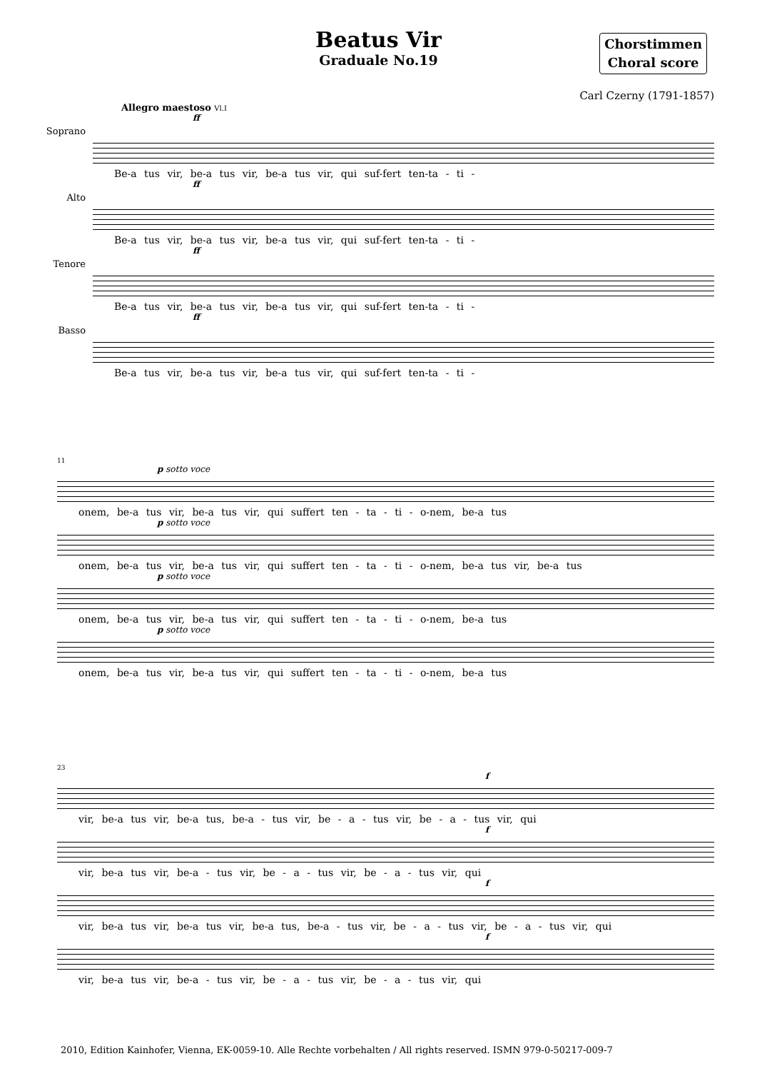Beatus Vir
Graduale No.19
Chorstimmen
Choral score
Carl Czerny (1791-1857)
Allegro maestoso Vl.I
Soprano
ff
Be-a tus vir, be-a tus vir, be-a tus vir, qui suf-fert ten-ta - ti -
Alto
ff
Be-a tus vir, be-a tus vir, be-a tus vir, qui suf-fert ten-ta - ti -
Tenore
ff
Be-a tus vir, be-a tus vir, be-a tus vir, qui suf-fert ten-ta - ti -
Basso
ff
Be-a tus vir, be-a tus vir, be-a tus vir, qui suf-fert ten-ta - ti -
11
p sotto voce
onem, be-a tus vir, be-a tus vir, qui suffert ten - ta - ti - o-nem, be-a tus
p sotto voce
onem, be-a tus vir, be-a tus vir, qui suffert ten - ta - ti - o-nem, be-a tus vir, be-a tus
p sotto voce
onem, be-a tus vir, be-a tus vir, qui suffert ten - ta - ti - o-nem, be-a tus
p sotto voce
onem, be-a tus vir, be-a tus vir, qui suffert ten - ta - ti - o-nem, be-a tus
23
f
vir, be-a tus vir, be-a tus, be-a - tus vir, be - a - tus vir, be - a - tus vir, qui
f
vir, be-a tus vir, be-a - tus vir, be - a - tus vir, be - a - tus vir, qui
f
vir, be-a tus vir, be-a tus vir, be-a tus, be-a - tus vir, be - a - tus vir, be - a - tus vir, qui
f
vir, be-a tus vir, be-a - tus vir, be - a - tus vir, be - a - tus vir, qui
2010, Edition Kainhofer, Vienna, EK-0059-10. Alle Rechte vorbehalten / All rights reserved. ISMN 979-0-50217-009-7